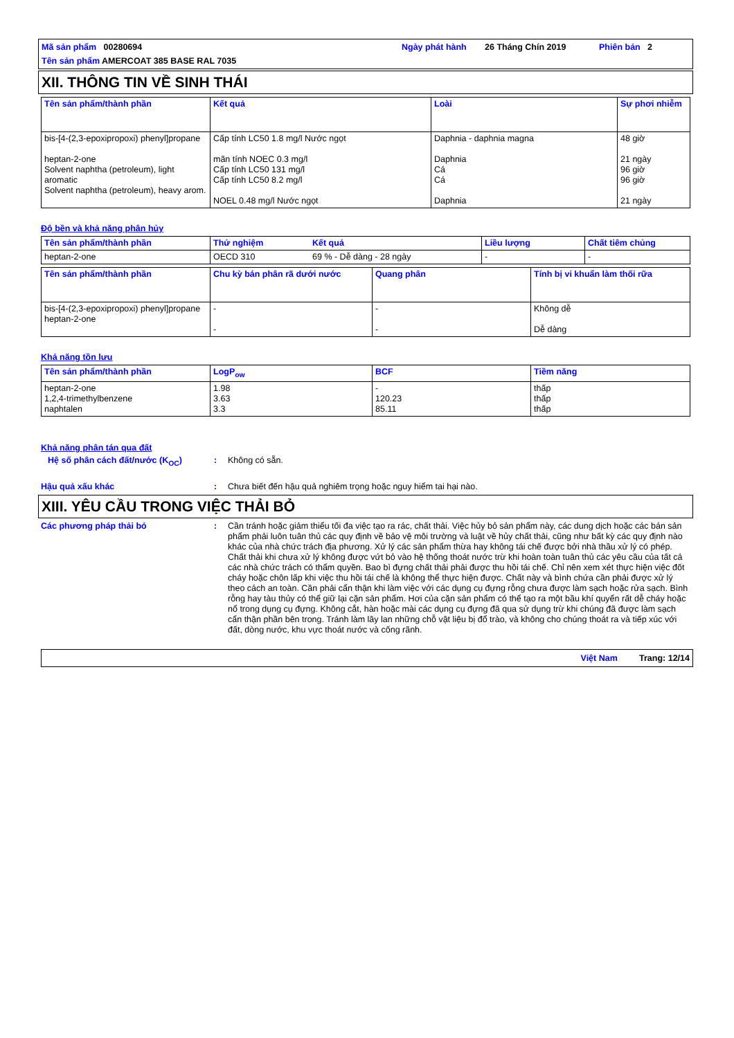Mã sản phẩm 00280694
Ngày phát hành
26 Tháng Chín 2019
Phiên bản
2
Tên sản phẩm AMERCOAT 385 BASE RAL 7035
XII. THÔNG TIN VỀ SINH THÁI
| Tên sản phẩm/thành phần | Kết quả | Loài | Sự phơi nhiễm |
| --- | --- | --- | --- |
| bis-[4-(2,3-epoxipropoxi) phenyl]propane heptan-2-one Solvent naphtha (petroleum), light aromatic Solvent naphtha (petroleum), heavy arom. | Cấp tính LC50 1.8 mg/l Nước ngọt mãn tính NOEC 0.3 mg/l Cấp tính LC50 131 mg/l Cấp tính LC50 8.2 mg/l NOEL 0.48 mg/l Nước ngọt | Daphnia - daphnia magna Daphnia Cá Cá Daphnia | 48 giờ 21 ngày 96 giờ 96 giờ 21 ngày |
Độ bền và khả năng phân hủy
| Tên sản phẩm/thành phần | Thử nghiệm | Kết quả | Liều lượng | Chất tiêm chủng |
| --- | --- | --- | --- | --- |
| heptan-2-one | OECD 310 | 69 % - Dễ dàng - 28 ngày | - | - |
| Tên sản phẩm/thành phần | Chu kỳ bán phân rã dưới nước | Quang phân | Tính bị vi khuẩn làm thối rữa |
| --- | --- | --- | --- |
| bis-[4-(2,3-epoxipropoxi) phenyl]propane heptan-2-one | - - | - - | Không dễ Dễ dàng |
Khả năng tồn lưu
| Tên sản phẩm/thành phần | LogP<sub>ow</sub> | BCF | Tiềm năng |
| --- | --- | --- | --- |
| heptan-2-one 1,2,4-trimethylbenzene naphtalen | 1.98 3.63 3.3 | - 120.23 85.11 | thấp thấp thấp |
Khả năng phân tán qua đất
Hệ số phân cách đất/nước (K<sub>OC</sub>) :
Không có sẵn.
Hậu quả xấu khác :
Chưa biết đến hậu quả nghiêm trọng hoặc nguy hiểm tai hại nào.
XIII. YÊU CẦU TRONG VIỆC THẢI BỎ
Các phương pháp thải bỏ :
Cần tránh hoặc giảm thiểu tối đa việc tạo ra rác, chất thải. Việc hủy bỏ sản phẩm này, các dung dịch hoặc các bán sản phẩm phải luôn tuân thủ các quy định về bảo vệ môi trường và luật về hủy chất thải, cũng như bất kỳ các quy định nào khác của nhà chức trách địa phương. Xử lý các sản phẩm thừa hay không tái chế được bởi nhà thầu xử lý có phép. Chất thải khi chưa xử lý không được vứt bỏ vào hệ thống thoát nước trừ khi hoàn toàn tuân thủ các yêu cầu của tất cả các nhà chức trách có thẩm quyền. Bao bì đựng chất thải phải được thu hồi tái chế. Chỉ nên xem xét thực hiện việc đốt cháy hoặc chôn lấp khi việc thu hồi tái chế là không thể thực hiện được. Chất này và bình chứa cần phải được xử lý theo cách an toàn. Cần phải cẩn thận khi làm việc với các dụng cụ đựng rỗng chưa được làm sạch hoặc rửa sạch. Bình rỗng hay tàu thủy có thể giữ lại cặn sản phẩm. Hơi của cặn sản phẩm có thể tạo ra một bầu khí quyển rất dễ cháy hoặc nổ trong dụng cụ đựng. Không cắt, hàn hoặc mài các dụng cụ đựng đã qua sử dụng trừ khi chúng đã được làm sạch cẩn thận phần bên trong. Tránh làm lây lan những chỗ vật liệu bị đổ trào, và không cho chúng thoát ra và tiếp xúc với đất, dòng nước, khu vực thoát nước và cống rãnh.
Việt Nam Trang: 12/14